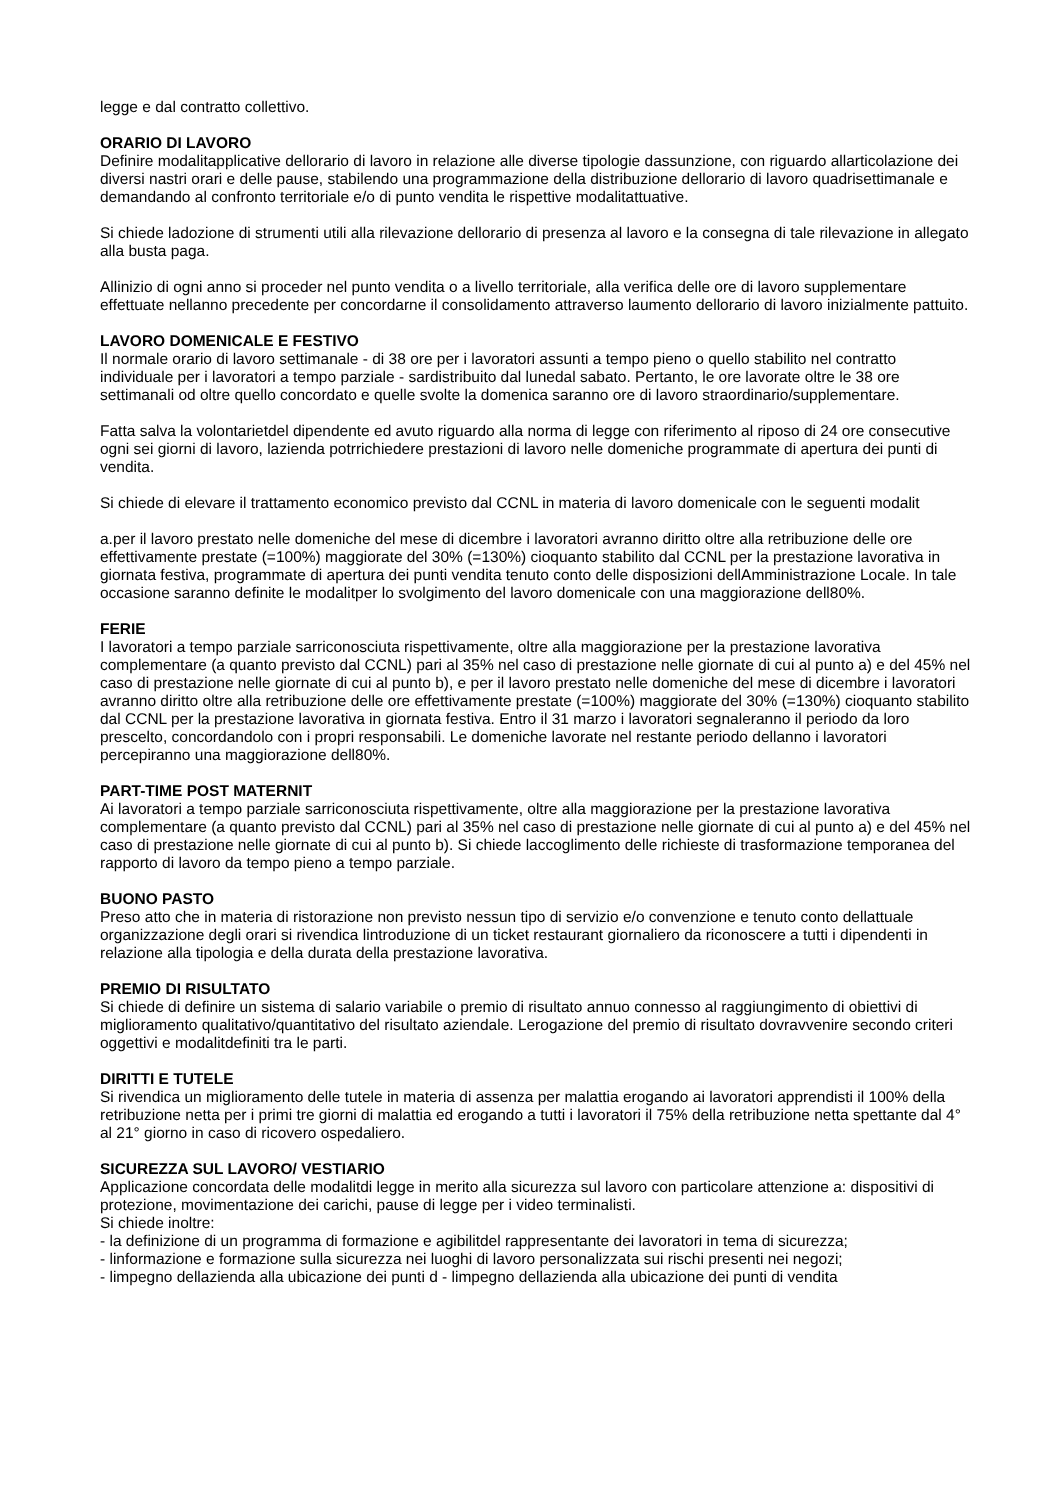legge e dal contratto collettivo.
ORARIO DI LAVORO
Definire modalitapplicative dellorario di lavoro in relazione alle diverse tipologie dassunzione, con riguardo allarticolazione dei diversi nastri orari e delle pause, stabilendo una programmazione della distribuzione dellorario di lavoro quadrisettimanale e demandando al confronto territoriale e/o di punto vendita le rispettive modalitattuative.
Si chiede ladozione di strumenti utili alla rilevazione dellorario di presenza al lavoro e la consegna di tale rilevazione in allegato alla busta paga.
Allinizio di ogni anno si proceder nel punto vendita o a livello territoriale, alla verifica delle ore di lavoro supplementare effettuate nellanno precedente per concordarne il consolidamento attraverso laumento dellorario di lavoro inizialmente pattuito.
LAVORO DOMENICALE E FESTIVO
Il normale orario di lavoro settimanale - di 38 ore per i lavoratori assunti a tempo pieno o quello stabilito nel contratto individuale per i lavoratori a tempo parziale - sardistribuito dal lunedal sabato. Pertanto, le ore lavorate oltre le 38 ore settimanali od oltre quello concordato e quelle svolte la domenica saranno ore di lavoro straordinario/supplementare.
Fatta salva la volontarietdel dipendente ed avuto riguardo alla norma di legge con riferimento al riposo di 24 ore consecutive ogni sei giorni di lavoro, lazienda potrrichiedere prestazioni di lavoro nelle domeniche programmate di apertura dei punti di vendita.
Si chiede di elevare il trattamento economico previsto dal CCNL in materia di lavoro domenicale con le seguenti modalit
a.per il lavoro prestato nelle domeniche del mese di dicembre i lavoratori avranno diritto oltre alla retribuzione delle ore effettivamente prestate (=100%) maggiorate del 30% (=130%) cioquanto stabilito dal CCNL per la prestazione lavorativa in giornata festiva, programmate di apertura dei punti vendita tenuto conto delle disposizioni dellAmministrazione Locale. In tale occasione saranno definite le modalitper lo svolgimento del lavoro domenicale con una maggiorazione dell80%.
FERIE
I lavoratori a tempo parziale sarriconosciuta rispettivamente, oltre alla maggiorazione per la prestazione lavorativa complementare (a quanto previsto dal CCNL) pari al 35% nel caso di prestazione nelle giornate di cui al punto a) e del 45% nel caso di prestazione nelle giornate di cui al punto b), e per il lavoro prestato nelle domeniche del mese di dicembre i lavoratori avranno diritto oltre alla retribuzione delle ore effettivamente prestate (=100%) maggiorate del 30% (=130%) cioquanto stabilito dal CCNL per la prestazione lavorativa in giornata festiva. Entro il 31 marzo i lavoratori segnaleranno il periodo da loro prescelto, concordandolo con i propri responsabili. Le domeniche lavorate nel restante periodo dellanno i lavoratori percepiranno una maggiorazione dell80%.
PART-TIME POST MATERNIT
Ai lavoratori a tempo parziale sarriconosciuta rispettivamente, oltre alla maggiorazione per la prestazione lavorativa complementare (a quanto previsto dal CCNL) pari al 35% nel caso di prestazione nelle giornate di cui al punto a) e del 45% nel caso di prestazione nelle giornate di cui al punto b). Si chiede laccoglimento delle richieste di trasformazione temporanea del rapporto di lavoro da tempo pieno a tempo parziale.
BUONO PASTO
Preso atto che in materia di ristorazione non previsto nessun tipo di servizio e/o convenzione e tenuto conto dellattuale organizzazione degli orari si rivendica lintroduzione di un ticket restaurant giornaliero da riconoscere a tutti i dipendenti in relazione alla tipologia e della durata della prestazione lavorativa.
PREMIO DI RISULTATO
Si chiede di definire un sistema di salario variabile o premio di risultato annuo connesso al raggiungimento di obiettivi di miglioramento qualitativo/quantitativo del risultato aziendale. Lerogazione del premio di risultato dovravvenire secondo criteri oggettivi e modalitdefiniti tra le parti.
DIRITTI E TUTELE
Si rivendica un miglioramento delle tutele in materia di assenza per malattia erogando ai lavoratori apprendisti il 100% della retribuzione netta per i primi tre giorni di malattia ed erogando a tutti i lavoratori il 75% della retribuzione netta spettante dal 4° al 21° giorno in caso di ricovero ospedaliero.
SICUREZZA SUL LAVORO/ VESTIARIO
Applicazione concordata delle modalitdi legge in merito alla sicurezza sul lavoro con particolare attenzione a: dispositivi di protezione, movimentazione dei carichi, pause di legge per i video terminalisti.
Si chiede inoltre:
- la definizione di un programma di formazione e agibilitdel rappresentante dei lavoratori in tema di sicurezza;
- linformazione e formazione sulla sicurezza nei luoghi di lavoro personalizzata sui rischi presenti nei negozi;
- limpegno dellazienda alla ubicazione dei punti d - limpegno dellazienda alla ubicazione dei punti di vendita